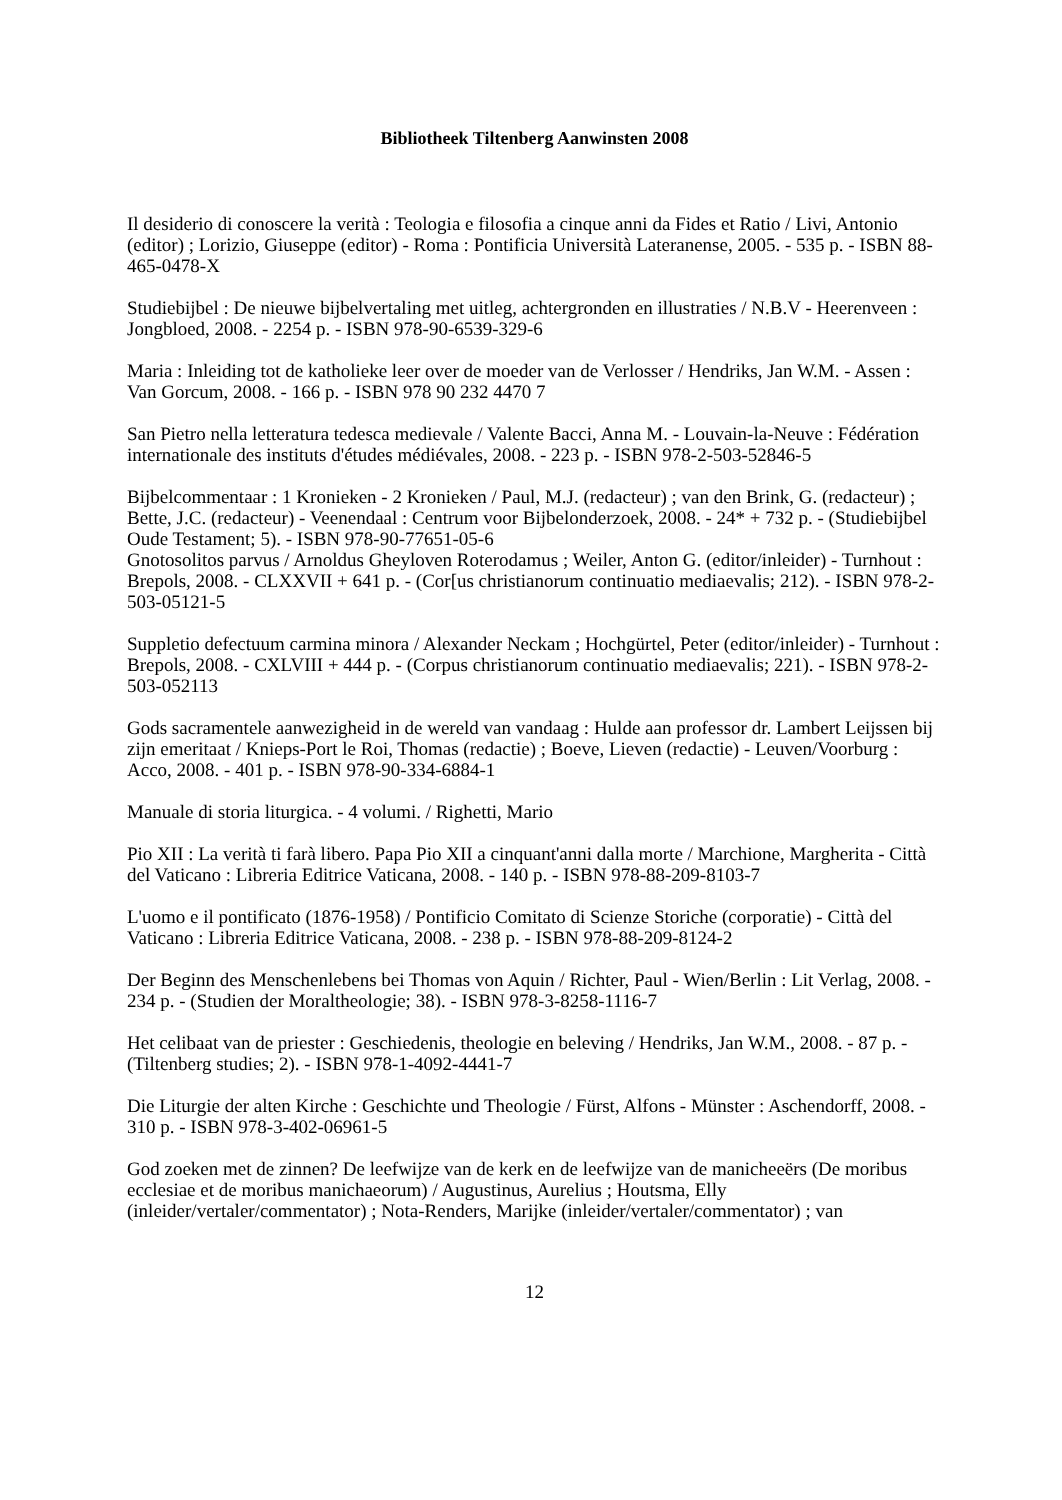Bibliotheek Tiltenberg Aanwinsten 2008
Il desiderio di conoscere la verità : Teologia e filosofia a cinque anni da Fides et Ratio / Livi, Antonio (editor) ; Lorizio, Giuseppe (editor) - Roma : Pontificia Università Lateranense, 2005. - 535 p. - ISBN 88-465-0478-X
Studiebijbel : De nieuwe bijbelvertaling met uitleg, achtergronden en illustraties / N.B.V - Heerenveen : Jongbloed, 2008. - 2254 p. - ISBN 978-90-6539-329-6
Maria : Inleiding tot de katholieke leer over de moeder van de Verlosser / Hendriks, Jan W.M. - Assen : Van Gorcum, 2008. - 166 p. - ISBN 978 90 232 4470 7
San Pietro nella letteratura tedesca medievale / Valente Bacci, Anna M. - Louvain-la-Neuve : Fédération internationale des instituts d'études médiévales, 2008. - 223 p. - ISBN 978-2-503-52846-5
Bijbelcommentaar : 1 Kronieken - 2 Kronieken / Paul, M.J. (redacteur) ; van den Brink, G. (redacteur) ; Bette, J.C. (redacteur) - Veenendaal : Centrum voor Bijbelonderzoek, 2008. - 24* + 732 p. - (Studiebijbel Oude Testament; 5). - ISBN 978-90-77651-05-6
Gnotosolitos parvus / Arnoldus Gheyloven Roterodamus ; Weiler, Anton G. (editor/inleider) - Turnhout : Brepols, 2008. - CLXXVII + 641 p. - (Cor[us christianorum continuatio mediaevalis; 212). - ISBN 978-2-503-05121-5
Suppletio defectuum carmina minora / Alexander Neckam ; Hochgürtel, Peter (editor/inleider) - Turnhout : Brepols, 2008. - CXLVIII + 444 p. - (Corpus christianorum continuatio mediaevalis; 221). - ISBN 978-2-503-052113
Gods sacramentele aanwezigheid in de wereld van vandaag : Hulde aan professor dr. Lambert Leijssen bij zijn emeritaat / Knieps-Port le Roi, Thomas (redactie) ; Boeve, Lieven (redactie) - Leuven/Voorburg : Acco, 2008. - 401 p. - ISBN 978-90-334-6884-1
Manuale di storia liturgica. - 4 volumi. / Righetti, Mario
Pio XII : La verità ti farà libero. Papa Pio XII a cinquant'anni dalla morte / Marchione, Margherita - Città del Vaticano : Libreria Editrice Vaticana, 2008. - 140 p. - ISBN 978-88-209-8103-7
L'uomo e il pontificato (1876-1958) / Pontificio Comitato di Scienze Storiche (corporatie) - Città del Vaticano : Libreria Editrice Vaticana, 2008. - 238 p. - ISBN 978-88-209-8124-2
Der Beginn des Menschenlebens bei Thomas von Aquin / Richter, Paul - Wien/Berlin : Lit Verlag, 2008. - 234 p. - (Studien der Moraltheologie; 38). - ISBN 978-3-8258-1116-7
Het celibaat van de priester : Geschiedenis, theologie en beleving / Hendriks, Jan W.M., 2008. - 87 p. - (Tiltenberg studies; 2). - ISBN 978-1-4092-4441-7
Die Liturgie der alten Kirche : Geschichte und Theologie / Fürst, Alfons - Münster : Aschendorff, 2008. - 310 p. - ISBN 978-3-402-06961-5
God zoeken met de zinnen? De leefwijze van de kerk en de leefwijze van de manicheeërs (De moribus ecclesiae et de moribus manichaeorum) / Augustinus, Aurelius ; Houtsma, Elly (inleider/vertaler/commentator) ; Nota-Renders, Marijke (inleider/vertaler/commentator) ; van
12